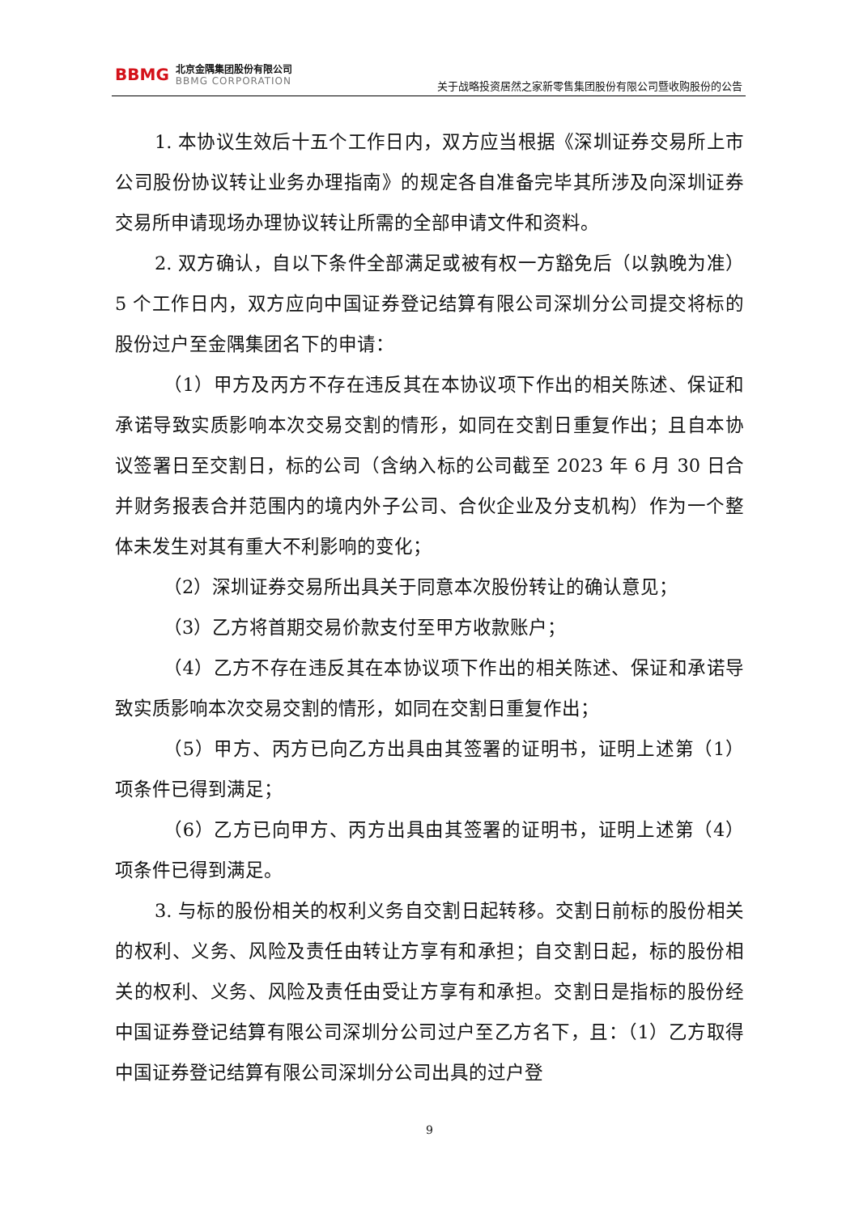BBMG
北京金隅集团股份有限公司
BBMG CORPORATION
关于战略投资居然之家新零售集团股份有限公司暨收购股份的公告
1. 本协议生效后十五个工作日内，双方应当根据《深圳证券交易所上市公司股份协议转让业务办理指南》的规定各自准备完毕其所涉及向深圳证券交易所申请现场办理协议转让所需的全部申请文件和资料。
2. 双方确认，自以下条件全部满足或被有权一方豁免后（以孰晚为准）5 个工作日内，双方应向中国证券登记结算有限公司深圳分公司提交将标的股份过户至金隅集团名下的申请：
（1）甲方及丙方不存在违反其在本协议项下作出的相关陈述、保证和承诺导致实质影响本次交易交割的情形，如同在交割日重复作出；且自本协议签署日至交割日，标的公司（含纳入标的公司截至 2023 年 6 月 30 日合并财务报表合并范围内的境内外子公司、合伙企业及分支机构）作为一个整体未发生对其有重大不利影响的变化；
（2）深圳证券交易所出具关于同意本次股份转让的确认意见；
（3）乙方将首期交易价款支付至甲方收款账户；
（4）乙方不存在违反其在本协议项下作出的相关陈述、保证和承诺导致实质影响本次交易交割的情形，如同在交割日重复作出；
（5）甲方、丙方已向乙方出具由其签署的证明书，证明上述第（1）项条件已得到满足；
（6）乙方已向甲方、丙方出具由其签署的证明书，证明上述第（4）项条件已得到满足。
3. 与标的股份相关的权利义务自交割日起转移。交割日前标的股份相关的权利、义务、风险及责任由转让方享有和承担；自交割日起，标的股份相关的权利、义务、风险及责任由受让方享有和承担。交割日是指标的股份经中国证券登记结算有限公司深圳分公司过户至乙方名下，且：（1）乙方取得中国证券登记结算有限公司深圳分公司出具的过户登
9